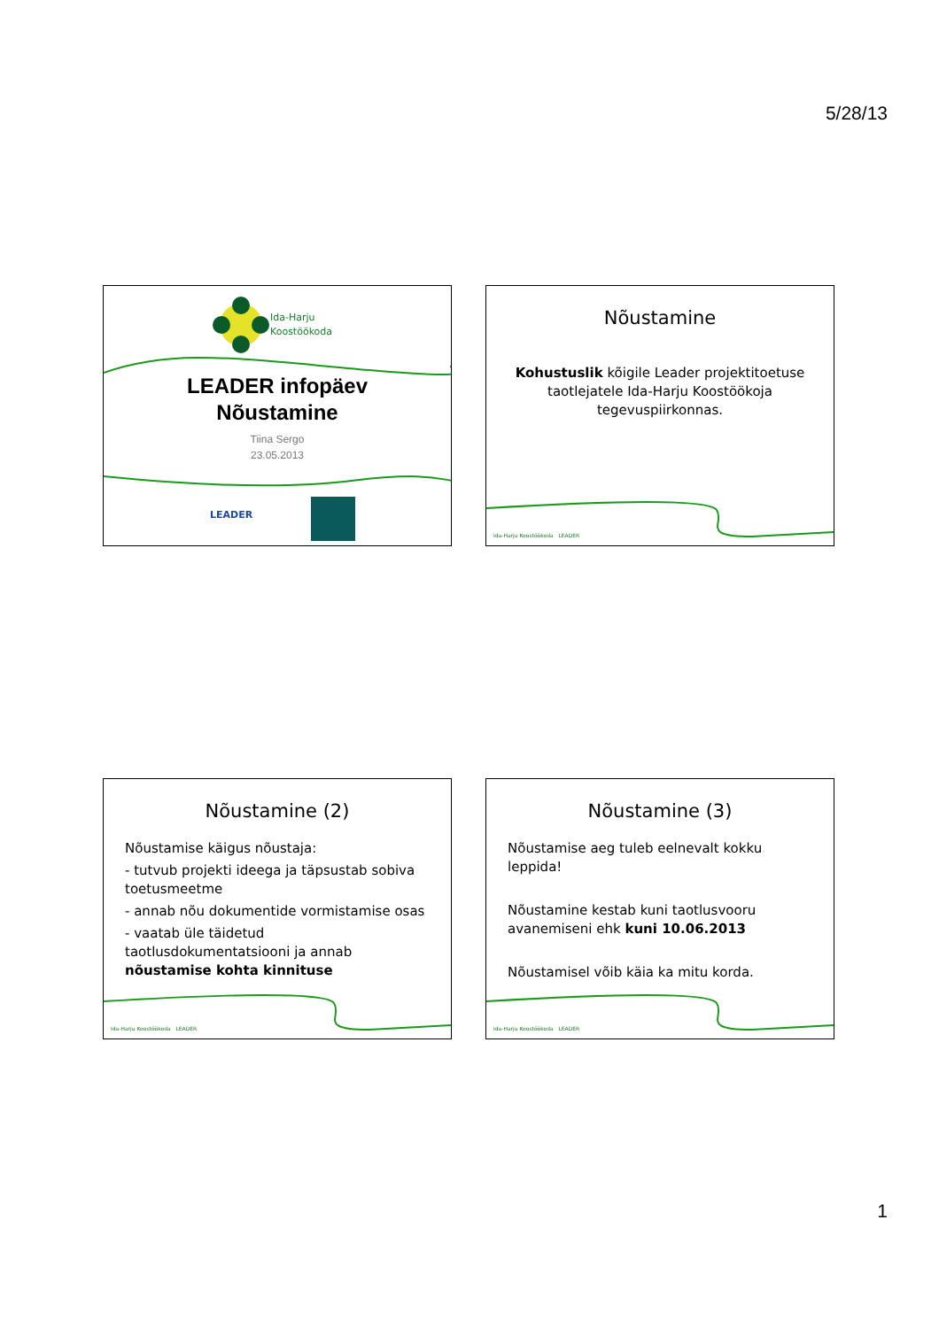5/28/13
Ida-Harju
Koostöökoda
LEADER infopäev
Nõustamine
Tiina Sergo
23.05.2013
LEADER
Nõustamine
Kohustuslik kõigile Leader projektitoetuse taotlejatele Ida-Harju Koostöökoja tegevuspiirkonnas.
Ida-Harju Koostöökoda LEADER
Nõustamine (2)
Nõustamise käigus nõustaja:
- tutvub projekti ideega ja täpsustab sobiva toetusmeetme
- annab nõu dokumentide vormistamise osas
- vaatab üle täidetud taotlusdokumentatsiooni ja annab nõustamise kohta kinnituse
Ida-Harju Koostöökoda LEADER
Nõustamine (3)
Nõustamise aeg tuleb eelnevalt kokku leppida!
Nõustamine kestab kuni taotlusvooru avanemiseni ehk kuni 10.06.2013
Nõustamisel võib käia ka mitu korda.
Ida-Harju Koostöökoda LEADER
1